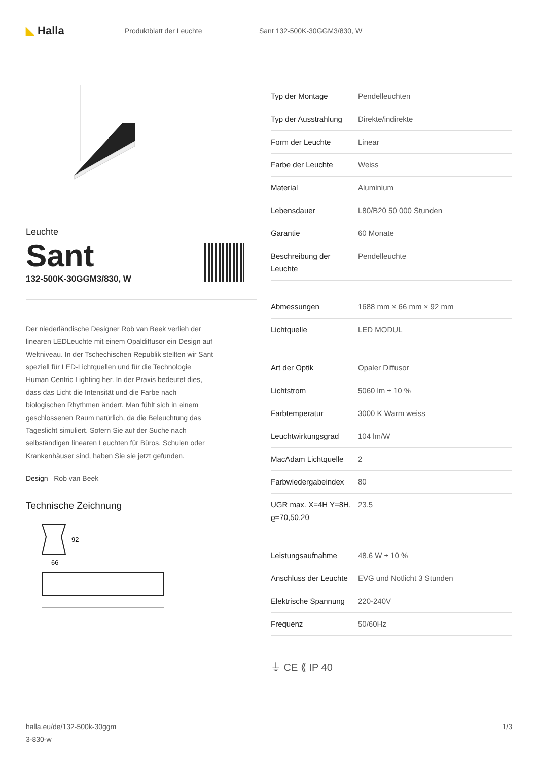◣ Halla
Produktblatt der Leuchte Sant 132-500K-30GGM3/830, W
Leuchte
Sant
132-500K-30GGM3/830, W
Der niederländische Designer Rob van Beek verlieh der linearen LEDLeuchte mit einem Opaldiffusor ein Design auf Weltniveau. In der Tschechischen Republik stellten wir Sant speziell für LED-Lichtquellen und für die Technologie Human Centric Lighting her. In der Praxis bedeutet dies, dass das Licht die Intensität und die Farbe nach biologischen Rhythmen ändert. Man fühlt sich in einem geschlossenen Raum natürlich, da die Beleuchtung das Tageslicht simuliert. Sofern Sie auf der Suche nach selbständigen linearen Leuchten für Büros, Schulen oder Krankenhäuser sind, haben Sie sie jetzt gefunden.
Design Rob van Beek
Technische Zeichnung
92
66
| Typ der Montage | Pendelleuchten |
| Typ der Ausstrahlung | Direkte/indirekte |
| Form der Leuchte | Linear |
| Farbe der Leuchte | Weiss |
| Material | Aluminium |
| Lebensdauer | L80/B20 50 000 Stunden |
| Garantie | 60 Monate |
| Beschreibung der Leuchte | Pendelleuchte |
| Abmessungen | 1688 mm × 66 mm × 92 mm |
| Lichtquelle | LED MODUL |
| Art der Optik | Opaler Diffusor |
| Lichtstrom | 5060 lm ± 10 % |
| Farbtemperatur | 3000 K Warm weiss |
| Leuchtwirkungsgrad | 104 lm/W |
| MacAdam Lichtquelle | 2 |
| Farbwiedergabeindex | 80 |
| UGR max. X=4H Y=8H, ϱ=70,50,20 | 23.5 |
| Leistungsaufnahme | 48.6 W ± 10 % |
| Anschluss der Leuchte | EVG und Notlicht 3 Stunden |
| Elektrische Spannung | 220-240V |
| Frequenz | 50/60Hz |
⏚ CE ⟪ IP 40
halla.eu/de/132-500k-30ggm
3-830-w
1/3